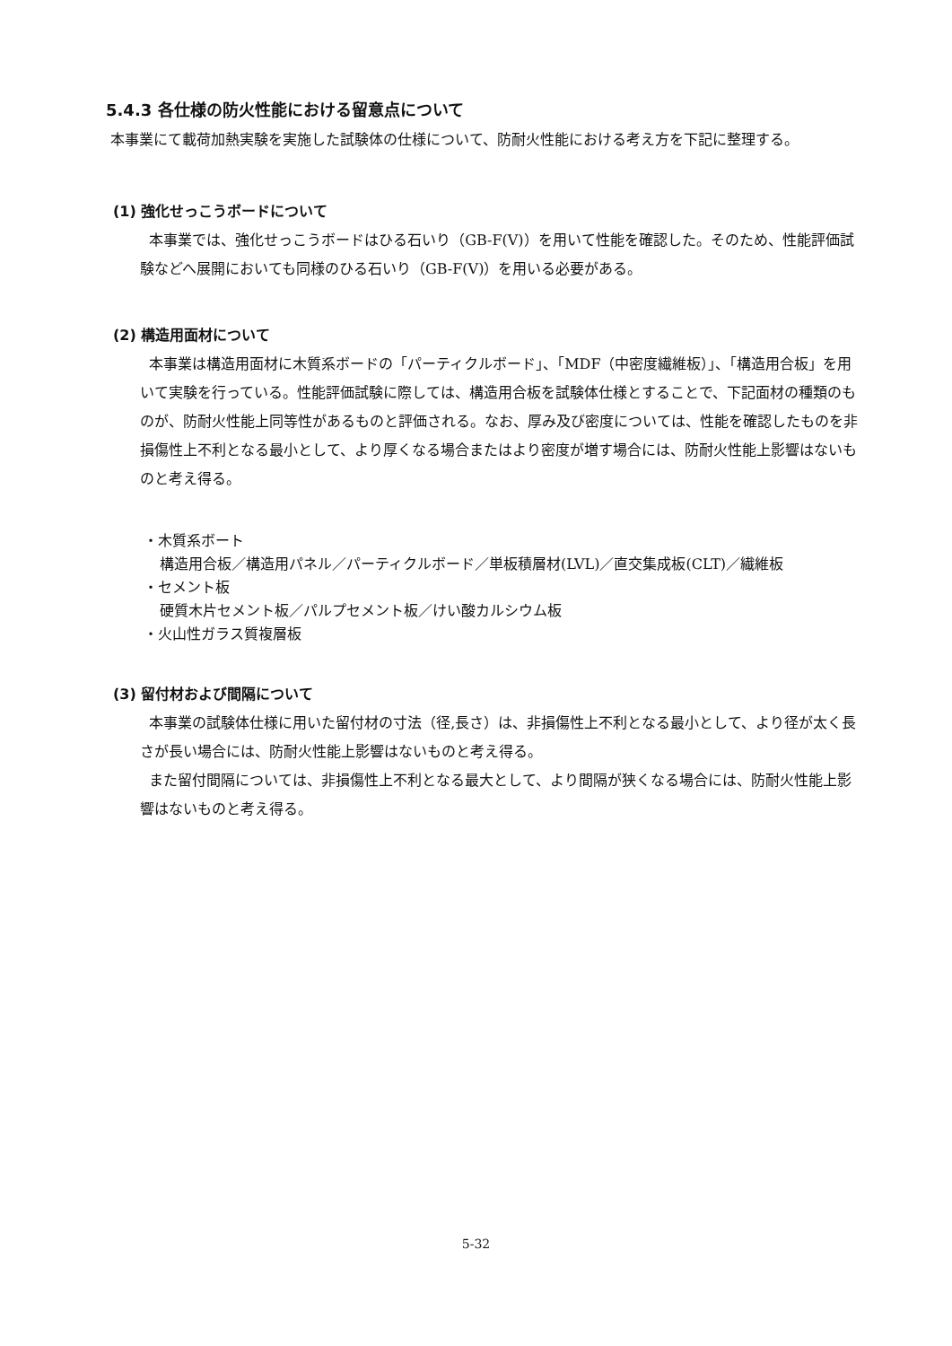5.4.3 各仕様の防火性能における留意点について
本事業にて載荷加熱実験を実施した試験体の仕様について、防耐火性能における考え方を下記に整理する。
(1) 強化せっこうボードについて
本事業では、強化せっこうボードはひる石いり（GB-F(V)）を用いて性能を確認した。そのため、性能評価試験などへ展開においても同様のひる石いり（GB-F(V)）を用いる必要がある。
(2) 構造用面材について
本事業は構造用面材に木質系ボードの「パーティクルボード」、「MDF（中密度繊維板）」、「構造用合板」を用いて実験を行っている。性能評価試験に際しては、構造用合板を試験体仕様とすることで、下記面材の種類のものが、防耐火性能上同等性があるものと評価される。なお、厚み及び密度については、性能を確認したものを非損傷性上不利となる最小として、より厚くなる場合またはより密度が増す場合には、防耐火性能上影響はないものと考え得る。
・木質系ボート
構造用合板／構造用パネル／パーティクルボード／単板積層材(LVL)／直交集成板(CLT)／繊維板
・セメント板
硬質木片セメント板／パルプセメント板／けい酸カルシウム板
・火山性ガラス質複層板
(3) 留付材および間隔について
本事業の試験体仕様に用いた留付材の寸法（径,長さ）は、非損傷性上不利となる最小として、より径が太く長さが長い場合には、防耐火性能上影響はないものと考え得る。
また留付間隔については、非損傷性上不利となる最大として、より間隔が狭くなる場合には、防耐火性能上影響はないものと考え得る。
5-32